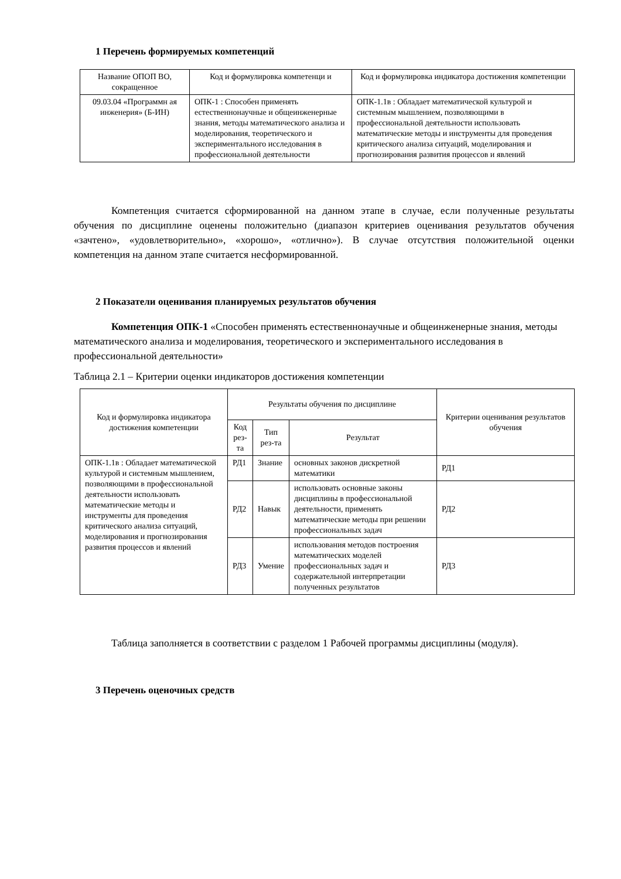1 Перечень формируемых компетенций
| Название ОПОП ВО, сокращенное | Код и формулировка компетенци и | Код и формулировка индикатора достижения компетенции |
| --- | --- | --- |
| 09.03.04 «Программн ая инженерия» (Б-ИН) | ОПК-1 : Способен применять естественнонаучные и общеинженерные знания, методы математического анализа и моделирования, теоретического и экспериментального исследования в профессиональной деятельности | ОПК-1.1в : Обладает математической культурой и системным мышлением, позволяющими в профессиональной деятельности использовать математические методы и инструменты для проведения критического анализа ситуаций, моделирования и прогнозирования развития процессов и явлений |
Компетенция считается сформированной на данном этапе в случае, если полученные результаты обучения по дисциплине оценены положительно (диапазон критериев оценивания результатов обучения «зачтено», «удовлетворительно», «хорошо», «отлично»). В случае отсутствия положительной оценки компетенция на данном этапе считается несформированной.
2 Показатели оценивания планируемых результатов обучения
Компетенция ОПК-1 «Способен применять естественнонаучные и общеинженерные знания, методы математического анализа и моделирования, теоретического и экспериментального исследования в профессиональной деятельности»
Таблица 2.1 – Критерии оценки индикаторов достижения компетенции
| Код и формулировка индикатора достижения компетенции | Результаты обучения по дисциплине | | | Критерии оценивания результатов обучения |
| --- | --- | --- | --- | --- |
| | Код рез-та | Тип рез-та | Результат | |
| ОПК-1.1в : Обладает математической культурой и системным мышлением, позволяющими в профессиональной деятельности использовать математические методы и инструменты для проведения критического анализа ситуаций, моделирования и прогнозирования развития процессов и явлений | РД1 | Знание | основных законов дискретной математики | РД1 |
| | РД2 | Навык | использовать основные законы дисциплины в профессиональной деятельности, применять математические методы при решении профессиональных задач | РД2 |
| | РД3 | Умение | использования методов построения математических моделей профессиональных задач и содержательной интерпретации полученных результатов | РД3 |
Таблица заполняется в соответствии с разделом 1 Рабочей программы дисциплины (модуля).
3 Перечень оценочных средств